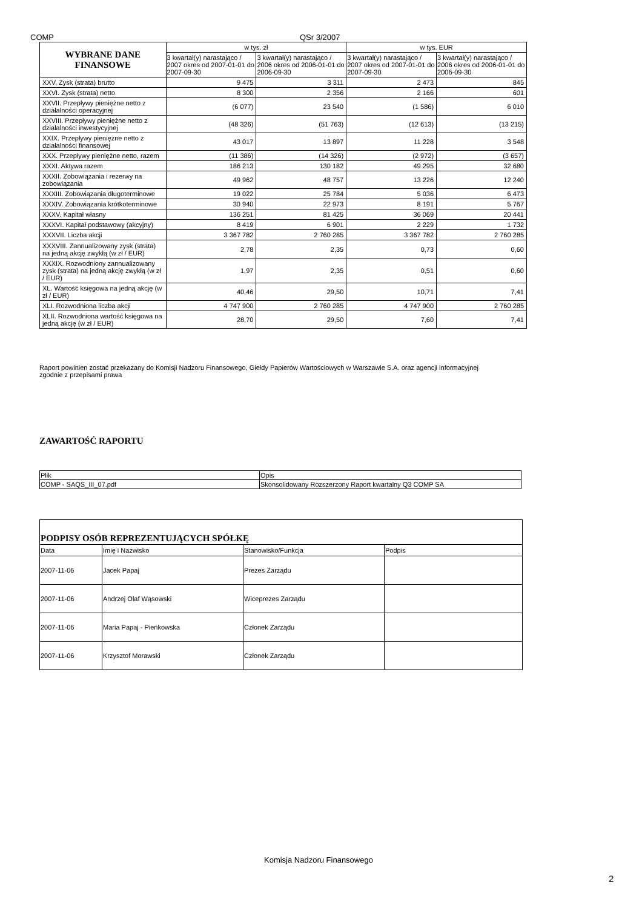COMP QSr 3/2007
| WYBRANE DANE FINANSOWE | w tys. zł | | w tys. EUR | |
| --- | --- | --- | --- | --- |
| | 3 kwartał(y) narastająco / 2007 okres od 2007-01-01 do 2007-09-30 | 3 kwartał(y) narastająco / 2006 okres od 2006-01-01 do 2006-09-30 | 3 kwartał(y) narastająco / 2007 okres od 2007-01-01 do 2007-09-30 | 3 kwartał(y) narastająco / 2006 okres od 2006-01-01 do 2006-09-30 |
| XXV. Zysk (strata) brutto | 9 475 | 3 311 | 2 473 | 845 |
| XXVI. Zysk (strata) netto | 8 300 | 2 356 | 2 166 | 601 |
| XXVII. Przepływy pieniężne netto z działalności operacyjnej | (6 077) | 23 540 | (1 586) | 6 010 |
| XXVIII. Przepływy pieniężne netto z działalności inwestycyjnej | (48 326) | (51 763) | (12 613) | (13 215) |
| XXIX. Przepływy pieniężne netto z działalności finansowej | 43 017 | 13 897 | 11 228 | 3 548 |
| XXX. Przepływy pieniężne netto, razem | (11 386) | (14 326) | (2 972) | (3 657) |
| XXXI. Aktywa razem | 186 213 | 130 182 | 49 295 | 32 680 |
| XXXII. Zobowiązania i rezerwy na zobowiązania | 49 962 | 48 757 | 13 226 | 12 240 |
| XXXIII. Zobowiązania długoterminowe | 19 022 | 25 784 | 5 036 | 6 473 |
| XXXIV. Zobowiązania krótkoterminowe | 30 940 | 22 973 | 8 191 | 5 767 |
| XXXV. Kapitał własny | 136 251 | 81 425 | 36 069 | 20 441 |
| XXXVI. Kapitał podstawowy (akcyjny) | 8 419 | 6 901 | 2 229 | 1 732 |
| XXXVII. Liczba akcji | 3 367 782 | 2 760 285 | 3 367 782 | 2 760 285 |
| XXXVIII. Zannualizowany zysk (strata) na jedną akcję zwykłą (w zł / EUR) | 2,78 | 2,35 | 0,73 | 0,60 |
| XXXIX. Rozwodniony zannualizowany zysk (strata) na jedną akcję zwykłą (w zł / EUR) | 1,97 | 2,35 | 0,51 | 0,60 |
| XL. Wartość księgowa na jedną akcję (w zł / EUR) | 40,46 | 29,50 | 10,71 | 7,41 |
| XLI. Rozwodniona liczba akcji | 4 747 900 | 2 760 285 | 4 747 900 | 2 760 285 |
| XLII. Rozwodniona wartość księgowa na jedną akcję (w zł / EUR) | 28,70 | 29,50 | 7,60 | 7,41 |
Raport powinien zostać przekazany do Komisji Nadzoru Finansowego, Giełdy Papierów Wartościowych w Warszawie S.A. oraz agencji informacyjnej zgodnie z przepisami prawa
ZAWARTOŚĆ RAPORTU
| Plik | Opis |
| COMP - SAQS_III_07.pdf | Skonsolidowany Rozszerzony Raport kwartalny Q3 COMP SA |
| PODPISY OSÓB REPREZENTUJĄCYCH SPÓŁKĘ | | | |
| Data | Imię i Nazwisko | Stanowisko/Funkcja | Podpis |
| 2007-11-06 | Jacek Papaj | Prezes Zarządu | |
| 2007-11-06 | Andrzej Olaf Wąsowski | Wiceprezes Zarządu | |
| 2007-11-06 | Maria Papaj - Pieńkowska | Członek Zarządu | |
| 2007-11-06 | Krzysztof Morawski | Członek Zarządu | |
Komisja Nadzoru Finansowego
2